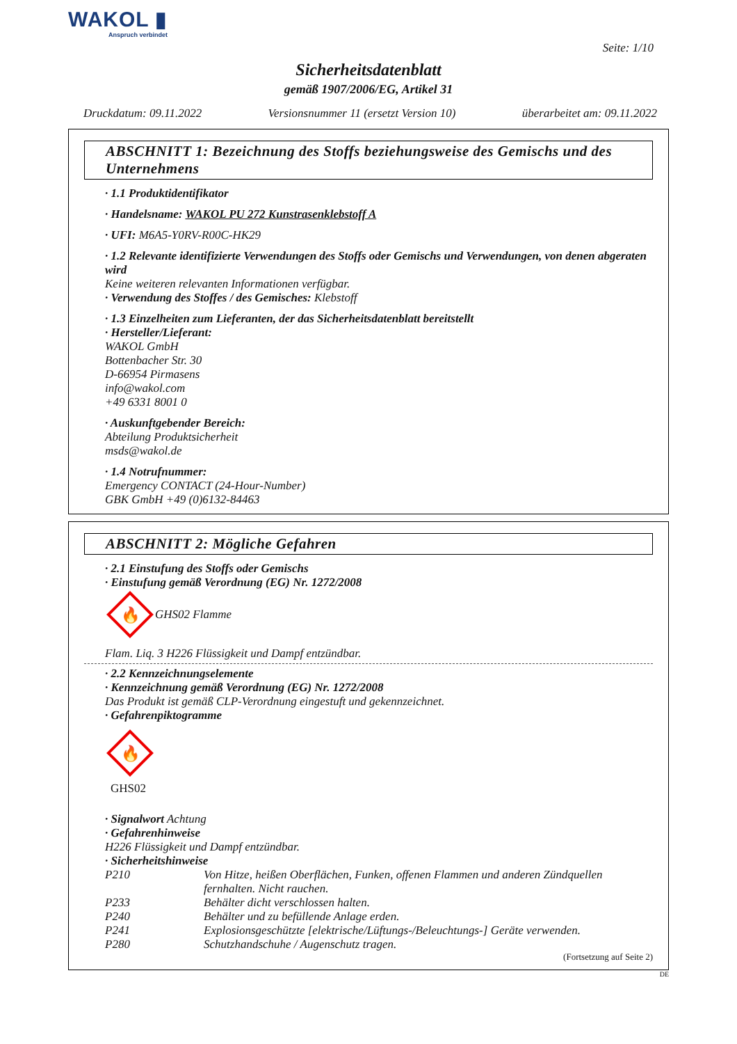WAKOL ▮
Anspruch verbindet
Seite: 1/10
Sicherheitsdatenblatt
gemäß 1907/2006/EG, Artikel 31
Druckdatum: 09.11.2022 Versionsnummer 11 (ersetzt Version 10) überarbeitet am: 09.11.2022
ABSCHNITT 1: Bezeichnung des Stoffs beziehungsweise des Gemischs und des Unternehmens
· 1.1 Produktidentifikator
· Handelsname: WAKOL PU 272 Kunstrasenklebstoff A
· UFI: M6A5-Y0RV-R00C-HK29
· 1.2 Relevante identifizierte Verwendungen des Stoffs oder Gemischs und Verwendungen, von denen abgeraten wird
Keine weiteren relevanten Informationen verfügbar.
· Verwendung des Stoffes / des Gemisches: Klebstoff
· 1.3 Einzelheiten zum Lieferanten, der das Sicherheitsdatenblatt bereitstellt
· Hersteller/Lieferant:
WAKOL GmbH
Bottenbacher Str. 30
D-66954 Pirmasens
info@wakol.com
+49 6331 8001 0
· Auskunftgebender Bereich:
Abteilung Produktsicherheit
msds@wakol.de
· 1.4 Notrufnummer:
Emergency CONTACT (24-Hour-Number)
GBK GmbH +49 (0)6132-84463
ABSCHNITT 2: Mögliche Gefahren
· 2.1 Einstufung des Stoffs oder Gemischs
· Einstufung gemäß Verordnung (EG) Nr. 1272/2008
🔥
GHS02 Flamme
Flam. Liq. 3 H226 Flüssigkeit und Dampf entzündbar.
· 2.2 Kennzeichnungselemente
· Kennzeichnung gemäß Verordnung (EG) Nr. 1272/2008
Das Produkt ist gemäß CLP-Verordnung eingestuft und gekennzeichnet.
· Gefahrenpiktogramme
🔥
GHS02
· Signalwort Achtung
· Gefahrenhinweise
H226 Flüssigkeit und Dampf entzündbar.
· Sicherheitshinweise
P210 Von Hitze, heißen Oberflächen, Funken, offenen Flammen und anderen Zündquellen fernhalten. Nicht rauchen.
P233 Behälter dicht verschlossen halten.
P240 Behälter und zu befüllende Anlage erden.
P241 Explosionsgeschützte [elektrische/Lüftungs-/Beleuchtungs-] Geräte verwenden.
P280 Schutzhandschuhe / Augenschutz tragen.
(Fortsetzung auf Seite 2)
DE